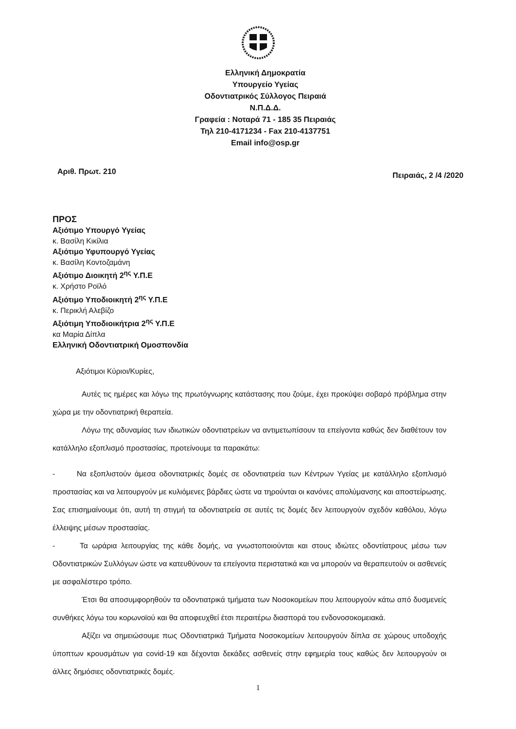Ελληνική Δημοκρατία
Υπουργείο Υγείας
Οδοντιατρικός Σύλλογος Πειραιά
Ν.Π.Δ.Δ.
Γραφεία : Νοταρά 71 - 185 35 Πειραιάς
Τηλ 210-4171234 - Fax 210-4137751
Email info@osp.gr
Αριθ. Πρωτ. 210
Πειραιάς, 2 /4 /2020
ΠΡΟΣ
Αξιότιμο Υπουργό Υγείας
κ. Βασίλη Κικίλια
Αξιότιμο Υφυπουργό Υγείας
κ. Βασίλη Κοντοζαμάνη
Αξιότιμο Διοικητή 2<sup>ης</sup> Υ.Π.Ε
κ. Χρήστο Ροϊλό
Αξιότιμο Υποδιοικητή 2<sup>ης</sup> Υ.Π.Ε
κ. Περικλή Αλεβίζο
Αξιότιμη Υποδιοικήτρια 2<sup>ης</sup> Υ.Π.Ε
κα Μαρία Δίπλα
Ελληνική Οδοντιατρική Ομοσπονδία
Αξιότιμοι Κύριοι/Κυρίες,
Αυτές τις ημέρες και λόγω της πρωτόγνωρης κατάστασης που ζούμε, έχει προκύψει σοβαρό πρόβλημα στην χώρα με την οδοντιατρική θεραπεία.
Λόγω της αδυναμίας των ιδιωτικών οδοντιατρείων να αντιμετωπίσουν τα επείγοντα καθώς δεν διαθέτουν τον κατάλληλο εξοπλισμό προστασίας, προτείνουμε τα παρακάτω:
- Να εξοπλιστούν άμεσα οδοντιατρικές δομές σε οδοντιατρεία των Κέντρων Υγείας με κατάλληλο εξοπλισμό προστασίας και να λειτουργούν με κυλιόμενες βάρδιες ώστε να τηρούνται οι κανόνες απολύμανσης και αποστείρωσης. Σας επισημαίνουμε ότι, αυτή τη στιγμή τα οδοντιατρεία σε αυτές τις δομές δεν λειτουργούν σχεδόν καθόλου, λόγω έλλειψης μέσων προστασίας.
- Τα ωράρια λειτουργίας της κάθε δομής, να γνωστοποιούνται και στους ιδιώτες οδοντίατρους μέσω των Οδοντιατρικών Συλλόγων ώστε να κατευθύνουν τα επείγοντα περιστατικά και να μπορούν να θεραπευτούν οι ασθενείς με ασφαλέστερο τρόπο.
Έτσι θα αποσυμφορηθούν τα οδοντιατρικά τμήματα των Νοσοκομείων που λειτουργούν κάτω από δυσμενείς συνθήκες λόγω του κορωνοϊού και θα αποφευχθεί έτσι περαιτέρω διασπορά του ενδονοσοκομειακά.
Αξίζει να σημειώσουμε πως Οδοντιατρικά Τμήματα Νοσοκομείων λειτουργούν δίπλα σε χώρους υποδοχής ύποπτων κρουσμάτων για covid-19 και δέχονται δεκάδες ασθενείς στην εφημερία τους καθώς δεν λειτουργούν οι άλλες δημόσιες οδοντιατρικές δομές.
1